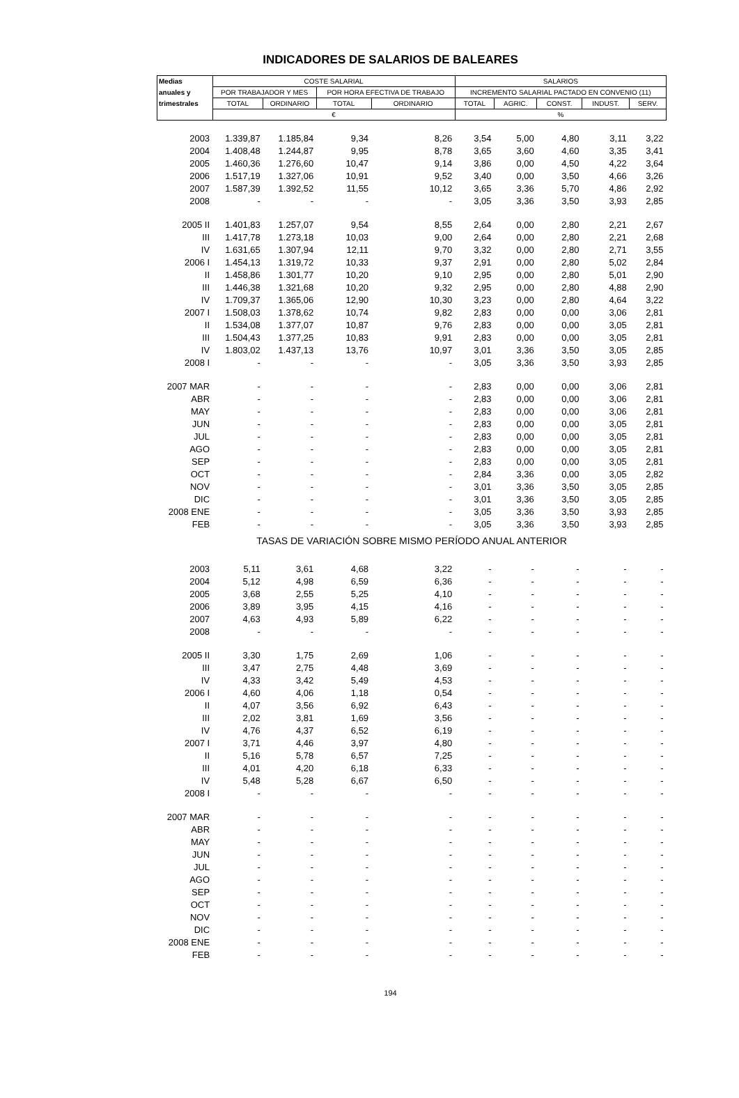INDICADORES DE SALARIOS DE BALEARES
| Medias | COSTE SALARIAL | | | | SALARIOS | | | | |
| --- | --- | --- | --- | --- | --- | --- | --- | --- | --- |
| anuales y | POR TRABAJADOR Y MES | | POR HORA EFECTIVA DE TRABAJO | | INCREMENTO SALARIAL PACTADO EN CONVENIO (11) | | | | |
| trimestrales | TOTAL | ORDINARIO | TOTAL | ORDINARIO | TOTAL | AGRIC. | CONST. | INDUST. | SERV. |
| | € | | | | % | | | | |
| 2003 | 1.339,87 | 1.185,84 | 9,34 | 8,26 | 3,54 | 5,00 | 4,80 | 3,11 | 3,22 |
| 2004 | 1.408,48 | 1.244,87 | 9,95 | 8,78 | 3,65 | 3,60 | 4,60 | 3,35 | 3,41 |
| 2005 | 1.460,36 | 1.276,60 | 10,47 | 9,14 | 3,86 | 0,00 | 4,50 | 4,22 | 3,64 |
| 2006 | 1.517,19 | 1.327,06 | 10,91 | 9,52 | 3,40 | 0,00 | 3,50 | 4,66 | 3,26 |
| 2007 | 1.587,39 | 1.392,52 | 11,55 | 10,12 | 3,65 | 3,36 | 5,70 | 4,86 | 2,92 |
| 2008 | - | - | - | - | 3,05 | 3,36 | 3,50 | 3,93 | 2,85 |
| 2005 II | 1.401,83 | 1.257,07 | 9,54 | 8,55 | 2,64 | 0,00 | 2,80 | 2,21 | 2,67 |
| III | 1.417,78 | 1.273,18 | 10,03 | 9,00 | 2,64 | 0,00 | 2,80 | 2,21 | 2,68 |
| IV | 1.631,65 | 1.307,94 | 12,11 | 9,70 | 3,32 | 0,00 | 2,80 | 2,71 | 3,55 |
| 2006 I | 1.454,13 | 1.319,72 | 10,33 | 9,37 | 2,91 | 0,00 | 2,80 | 5,02 | 2,84 |
| II | 1.458,86 | 1.301,77 | 10,20 | 9,10 | 2,95 | 0,00 | 2,80 | 5,01 | 2,90 |
| III | 1.446,38 | 1.321,68 | 10,20 | 9,32 | 2,95 | 0,00 | 2,80 | 4,88 | 2,90 |
| IV | 1.709,37 | 1.365,06 | 12,90 | 10,30 | 3,23 | 0,00 | 2,80 | 4,64 | 3,22 |
| 2007 I | 1.508,03 | 1.378,62 | 10,74 | 9,82 | 2,83 | 0,00 | 0,00 | 3,06 | 2,81 |
| II | 1.534,08 | 1.377,07 | 10,87 | 9,76 | 2,83 | 0,00 | 0,00 | 3,05 | 2,81 |
| III | 1.504,43 | 1.377,25 | 10,83 | 9,91 | 2,83 | 0,00 | 0,00 | 3,05 | 2,81 |
| IV | 1.803,02 | 1.437,13 | 13,76 | 10,97 | 3,01 | 3,36 | 3,50 | 3,05 | 2,85 |
| 2008 I | - | - | - | - | 3,05 | 3,36 | 3,50 | 3,93 | 2,85 |
| 2007 MAR | - | - | - | - | 2,83 | 0,00 | 0,00 | 3,06 | 2,81 |
| ABR | - | - | - | - | 2,83 | 0,00 | 0,00 | 3,06 | 2,81 |
| MAY | - | - | - | - | 2,83 | 0,00 | 0,00 | 3,06 | 2,81 |
| JUN | - | - | - | - | 2,83 | 0,00 | 0,00 | 3,05 | 2,81 |
| JUL | - | - | - | - | 2,83 | 0,00 | 0,00 | 3,05 | 2,81 |
| AGO | - | - | - | - | 2,83 | 0,00 | 0,00 | 3,05 | 2,81 |
| SEP | - | - | - | - | 2,83 | 0,00 | 0,00 | 3,05 | 2,81 |
| OCT | - | - | - | - | 2,84 | 3,36 | 0,00 | 3,05 | 2,82 |
| NOV | - | - | - | - | 3,01 | 3,36 | 3,50 | 3,05 | 2,85 |
| DIC | - | - | - | - | 3,01 | 3,36 | 3,50 | 3,05 | 2,85 |
| 2008 ENE | - | - | - | - | 3,05 | 3,36 | 3,50 | 3,93 | 2,85 |
| FEB | - | - | - | - | 3,05 | 3,36 | 3,50 | 3,93 | 2,85 |
| TASAS DE VARIACIÓN SOBRE MISMO PERÍODO ANUAL ANTERIOR | | | | | | | | | |
| 2003 | 5,11 | 3,61 | 4,68 | 3,22 | - | - | - | - | - |
| 2004 | 5,12 | 4,98 | 6,59 | 6,36 | - | - | - | - | - |
| 2005 | 3,68 | 2,55 | 5,25 | 4,10 | - | - | - | - | - |
| 2006 | 3,89 | 3,95 | 4,15 | 4,16 | - | - | - | - | - |
| 2007 | 4,63 | 4,93 | 5,89 | 6,22 | - | - | - | - | - |
| 2008 | - | - | - | - | - | - | - | - | - |
| 2005 II | 3,30 | 1,75 | 2,69 | 1,06 | - | - | - | - | - |
| III | 3,47 | 2,75 | 4,48 | 3,69 | - | - | - | - | - |
| IV | 4,33 | 3,42 | 5,49 | 4,53 | - | - | - | - | - |
| 2006 I | 4,60 | 4,06 | 1,18 | 0,54 | - | - | - | - | - |
| II | 4,07 | 3,56 | 6,92 | 6,43 | - | - | - | - | - |
| III | 2,02 | 3,81 | 1,69 | 3,56 | - | - | - | - | - |
| IV | 4,76 | 4,37 | 6,52 | 6,19 | - | - | - | - | - |
| 2007 I | 3,71 | 4,46 | 3,97 | 4,80 | - | - | - | - | - |
| II | 5,16 | 5,78 | 6,57 | 7,25 | - | - | - | - | - |
| III | 4,01 | 4,20 | 6,18 | 6,33 | - | - | - | - | - |
| IV | 5,48 | 5,28 | 6,67 | 6,50 | - | - | - | - | - |
| 2008 I | - | - | - | - | - | - | - | - | - |
| 2007 MAR | - | - | - | - | - | - | - | - | - |
| ABR | - | - | - | - | - | - | - | - | - |
| MAY | - | - | - | - | - | - | - | - | - |
| JUN | - | - | - | - | - | - | - | - | - |
| JUL | - | - | - | - | - | - | - | - | - |
| AGO | - | - | - | - | - | - | - | - | - |
| SEP | - | - | - | - | - | - | - | - | - |
| OCT | - | - | - | - | - | - | - | - | - |
| NOV | - | - | - | - | - | - | - | - | - |
| DIC | - | - | - | - | - | - | - | - | - |
| 2008 ENE | - | - | - | - | - | - | - | - | - |
| FEB | - | - | - | - | - | - | - | - | - |
194